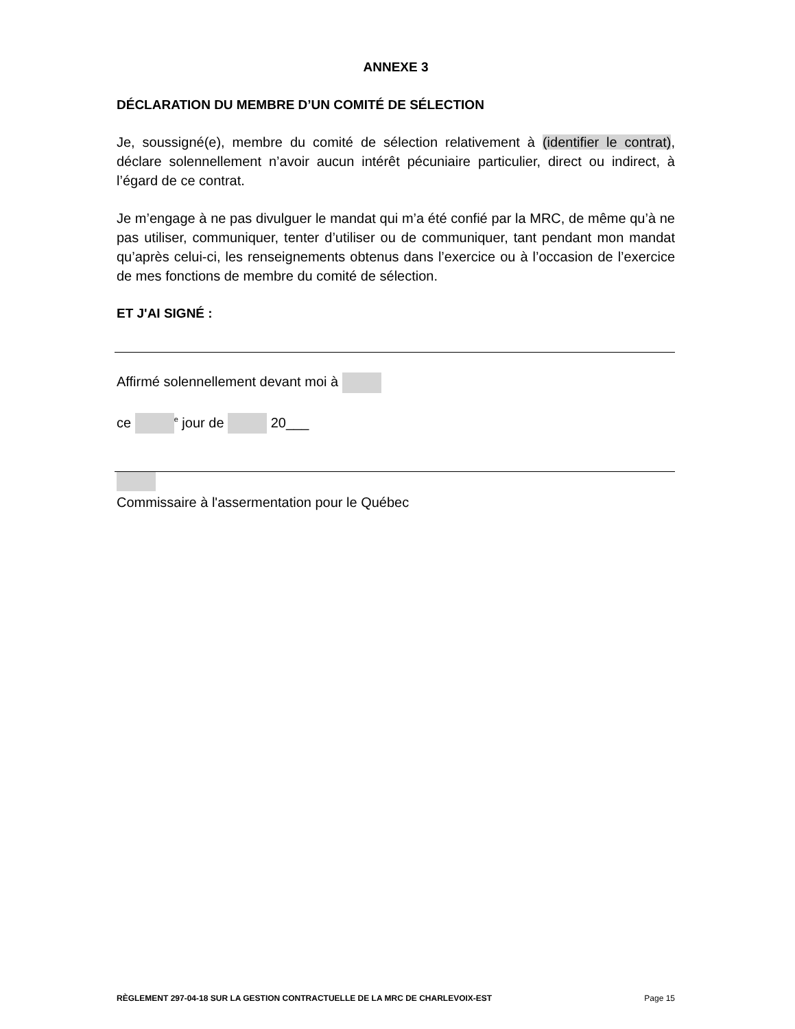ANNEXE 3
DÉCLARATION DU MEMBRE D’UN COMITÉ DE SÉLECTION
Je, soussigné(e), membre du comité de sélection relativement à (identifier le contrat), déclare solennellement n’avoir aucun intérêt pécuniaire particulier, direct ou indirect, à l’égard de ce contrat.
Je m’engage à ne pas divulguer le mandat qui m’a été confié par la MRC, de même qu’à ne pas utiliser, communiquer, tenter d’utiliser ou de communiquer, tant pendant mon mandat qu’après celui-ci, les renseignements obtenus dans l’exercice ou à l’occasion de l’exercice de mes fonctions de membre du comité de sélection.
ET J'AI SIGNÉ :
Affirmé solennellement devant moi à
ce <sup>e</sup> jour de 20___
Commissaire à l'assermentation pour le Québec
RÈGLEMENT 297-04-18 SUR LA GESTION CONTRACTUELLE DE LA MRC DE CHARLEVOIX-EST Page 15